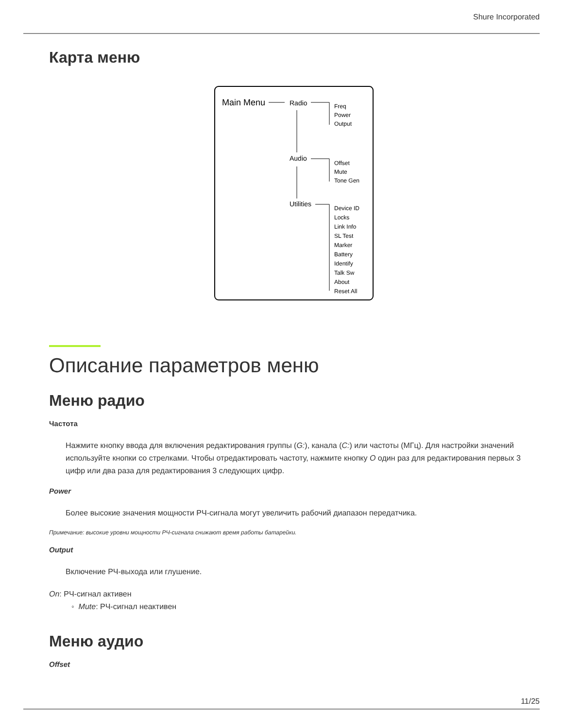Shure Incorporated
Карта меню
Main Menu
Radio
Freq
Power
Output
Audio
Offset
Mute
Tone Gen
Utilities
Device ID
Locks
Link Info
SL Test
Marker
Battery
Identify
Talk Sw
About
Reset All
Описание параметров меню
Меню радио
Частота
Нажмите кнопку ввода для включения редактирования группы (G:), канала (C:) или частоты (МГц). Для настройки значений используйте кнопки со стрелками. Чтобы отредактировать частоту, нажмите кнопку O один раз для редактирования первых 3 цифр или два раза для редактирования 3 следующих цифр.
Power
Более высокие значения мощности РЧ-сигнала могут увеличить рабочий диапазон передатчика.
Примечание: высокие уровни мощности РЧ-сигнала снижают время работы батарейки.
Output
Включение РЧ-выхода или глушение.
On: РЧ-сигнал активен
◦ Mute: РЧ-сигнал неактивен
Меню аудио
Offset
11/25